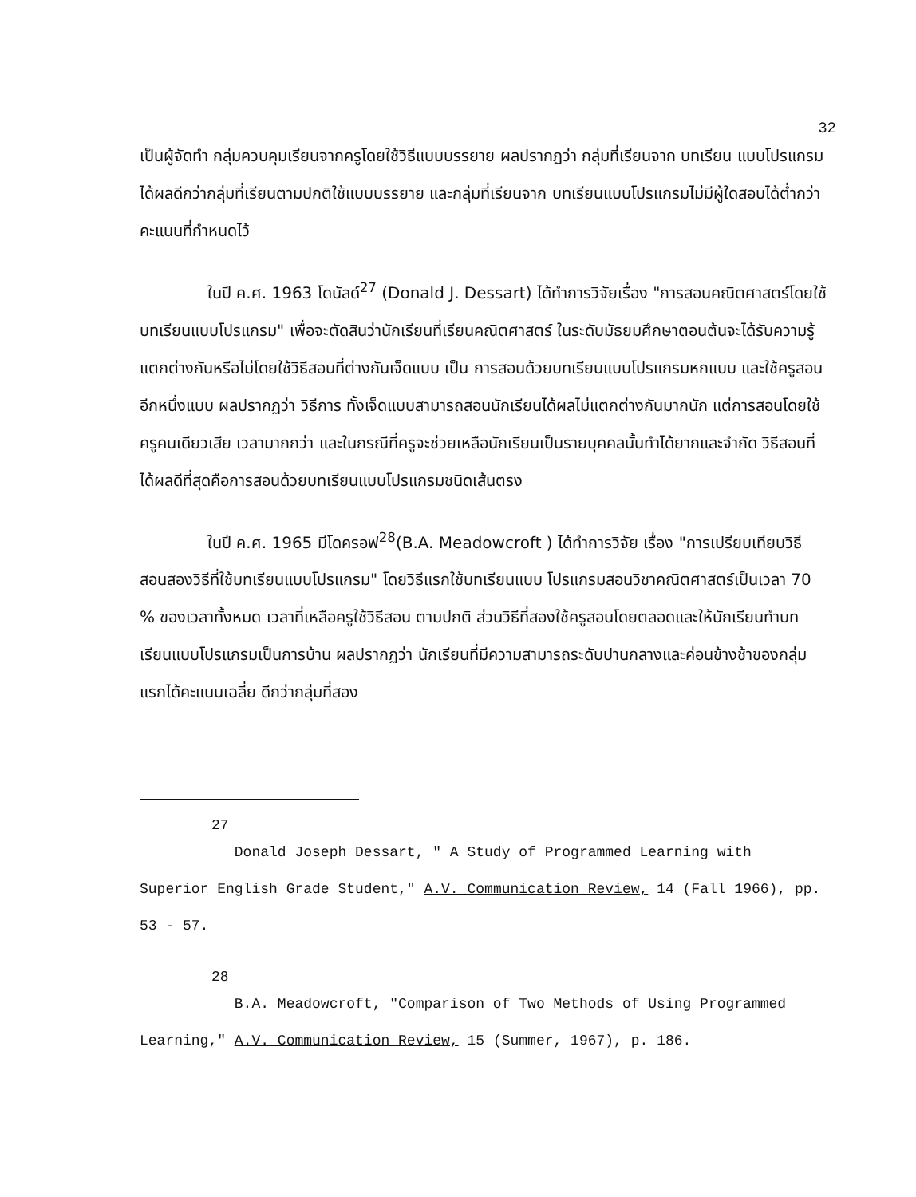32
เป็นผู้จัดทำ กลุ่มควบคุมเรียนจากครูโดยใช้วิธีแบบบรรยาย ผลปรากฏว่า กลุ่มที่เรียนจาก บทเรียน แบบโปรแกรมได้ผลดีกว่ากลุ่มที่เรียนตามปกติใช้แบบบรรยาย และกลุ่มที่เรียนจาก บทเรียนแบบโปรแกรมไม่มีผู้ใดสอบได้ต่ำกว่าคะแนนที่กำหนดไว้
ในปี ค.ศ. 1963 โดนัลด์<sup>27</sup> (Donald J. Dessart) ได้ทำการวิจัยเรื่อง "การสอนคณิตศาสตร์โดยใช้บทเรียนแบบโปรแกรม" เพื่อจะตัดสินว่านักเรียนที่เรียนคณิตศาสตร์ ในระดับมัธยมศึกษาตอนต้นจะได้รับความรู้แตกต่างกันหรือไม่โดยใช้วิธีสอนที่ต่างกันเจ็ดแบบ เป็น การสอนด้วยบทเรียนแบบโปรแกรมหกแบบ และใช้ครูสอนอีกหนึ่งแบบ ผลปรากฏว่า วิธีการ ทั้งเจ็ดแบบสามารถสอนนักเรียนได้ผลไม่แตกต่างกันมากนัก แต่การสอนโดยใช้ครูคนเดียวเสีย เวลามากกว่า และในกรณีที่ครูจะช่วยเหลือนักเรียนเป็นรายบุคคลนั้นทำได้ยากและจำกัด วิธีสอนที่ได้ผลดีที่สุดคือการสอนด้วยบทเรียนแบบโปรแกรมชนิดเส้นตรง
ในปี ค.ศ. 1965 มีโดครอฟ<sup>28</sup>(B.A. Meadowcroft ) ได้ทำการวิจัย เรื่อง "การเปรียบเทียบวิธีสอนสองวิธีที่ใช้บทเรียนแบบโปรแกรม" โดยวิธีแรกใช้บทเรียนแบบ โปรแกรมสอนวิชาคณิตศาสตร์เป็นเวลา 70 % ของเวลาทั้งหมด เวลาที่เหลือครูใช้วิธีสอน ตามปกติ ส่วนวิธีที่สองใช้ครูสอนโดยตลอดและให้นักเรียนทำบทเรียนแบบโปรแกรมเป็นการบ้าน ผลปรากฏว่า นักเรียนที่มีความสามารถระดับปานกลางและค่อนข้างช้าของกลุ่มแรกได้คะแนนเฉลี่ย ดีกว่ากลุ่มที่สอง
27
Donald Joseph Dessart, " A Study of Programmed Learning with Superior English Grade Student," A.V. Communication Review, 14 (Fall 1966), pp. 53 - 57.
28
B.A. Meadowcroft, "Comparison of Two Methods of Using Programmed Learning," A.V. Communication Review, 15 (Summer, 1967), p. 186.